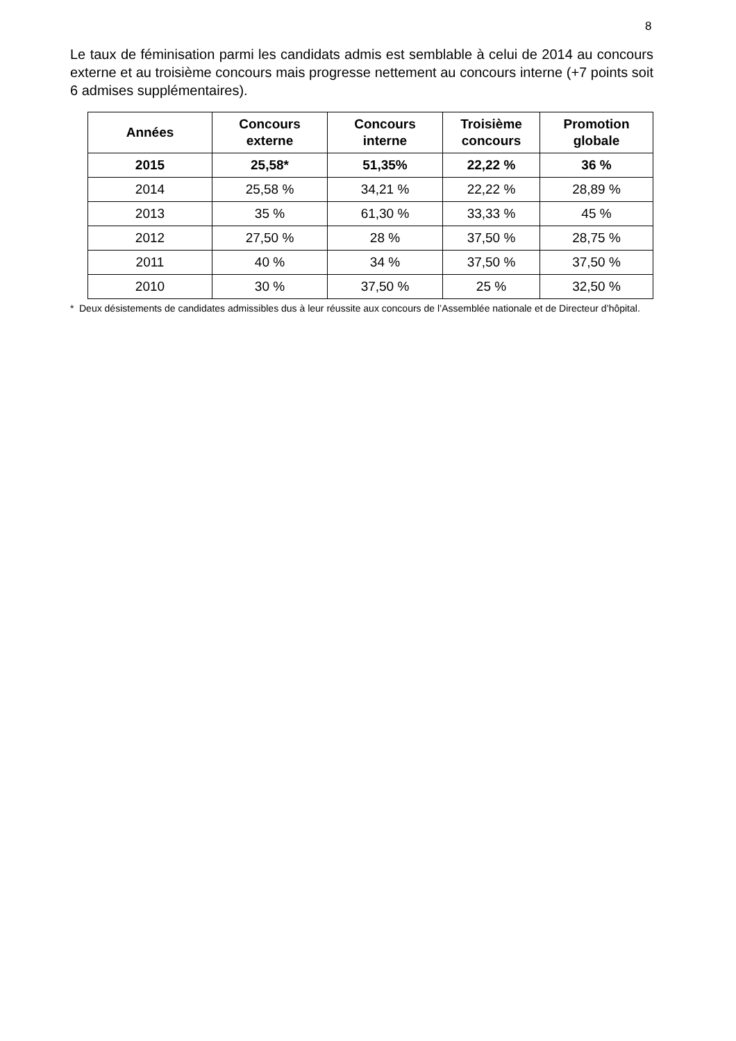8
Le taux de féminisation parmi les candidats admis est semblable à celui de 2014 au concours externe et au troisième concours mais progresse nettement au concours interne (+7 points soit 6 admises supplémentaires).
| Années | Concours externe | Concours interne | Troisième concours | Promotion globale |
| --- | --- | --- | --- | --- |
| 2015 | 25,58* | 51,35% | 22,22 % | 36 % |
| 2014 | 25,58 % | 34,21 % | 22,22 % | 28,89 % |
| 2013 | 35 % | 61,30 % | 33,33 % | 45 % |
| 2012 | 27,50 % | 28 % | 37,50 % | 28,75 % |
| 2011 | 40 % | 34 % | 37,50 % | 37,50 % |
| 2010 | 30 % | 37,50 % | 25 % | 32,50 % |
* Deux désistements de candidates admissibles dus à leur réussite aux concours de l’Assemblée nationale et de Directeur d’hôpital.